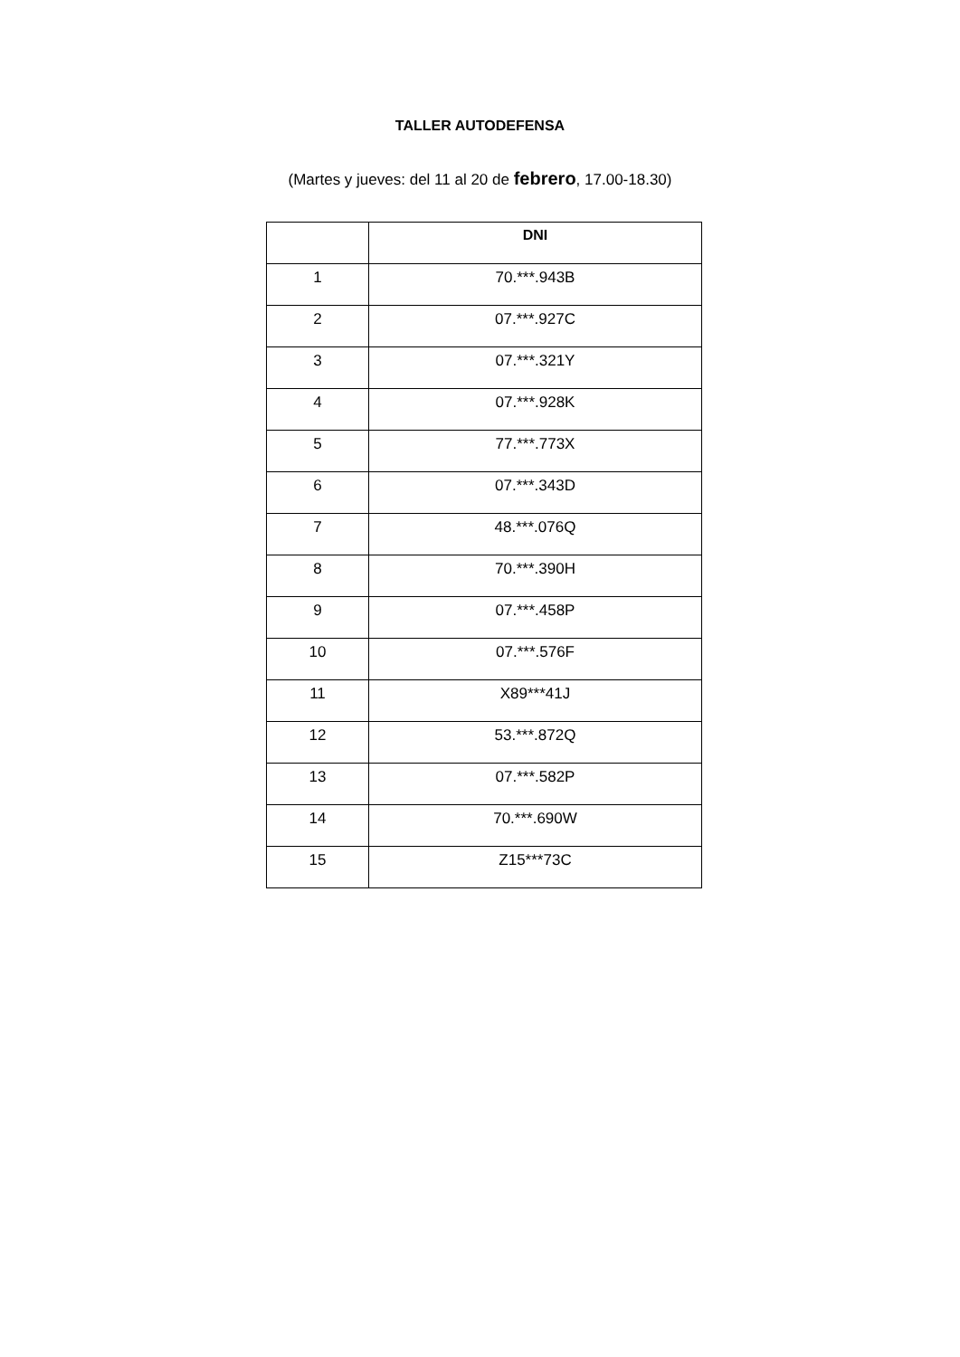TALLER AUTODEFENSA
(Martes y jueves: del 11 al 20 de febrero, 17.00-18.30)
| | DNI |
| --- | --- |
| 1 | 70.***.943B |
| 2 | 07.***.927C |
| 3 | 07.***.321Y |
| 4 | 07.***.928K |
| 5 | 77.***.773X |
| 6 | 07.***.343D |
| 7 | 48.***.076Q |
| 8 | 70.***.390H |
| 9 | 07.***.458P |
| 10 | 07.***.576F |
| 11 | X89***41J |
| 12 | 53.***.872Q |
| 13 | 07.***.582P |
| 14 | 70.***.690W |
| 15 | Z15***73C |